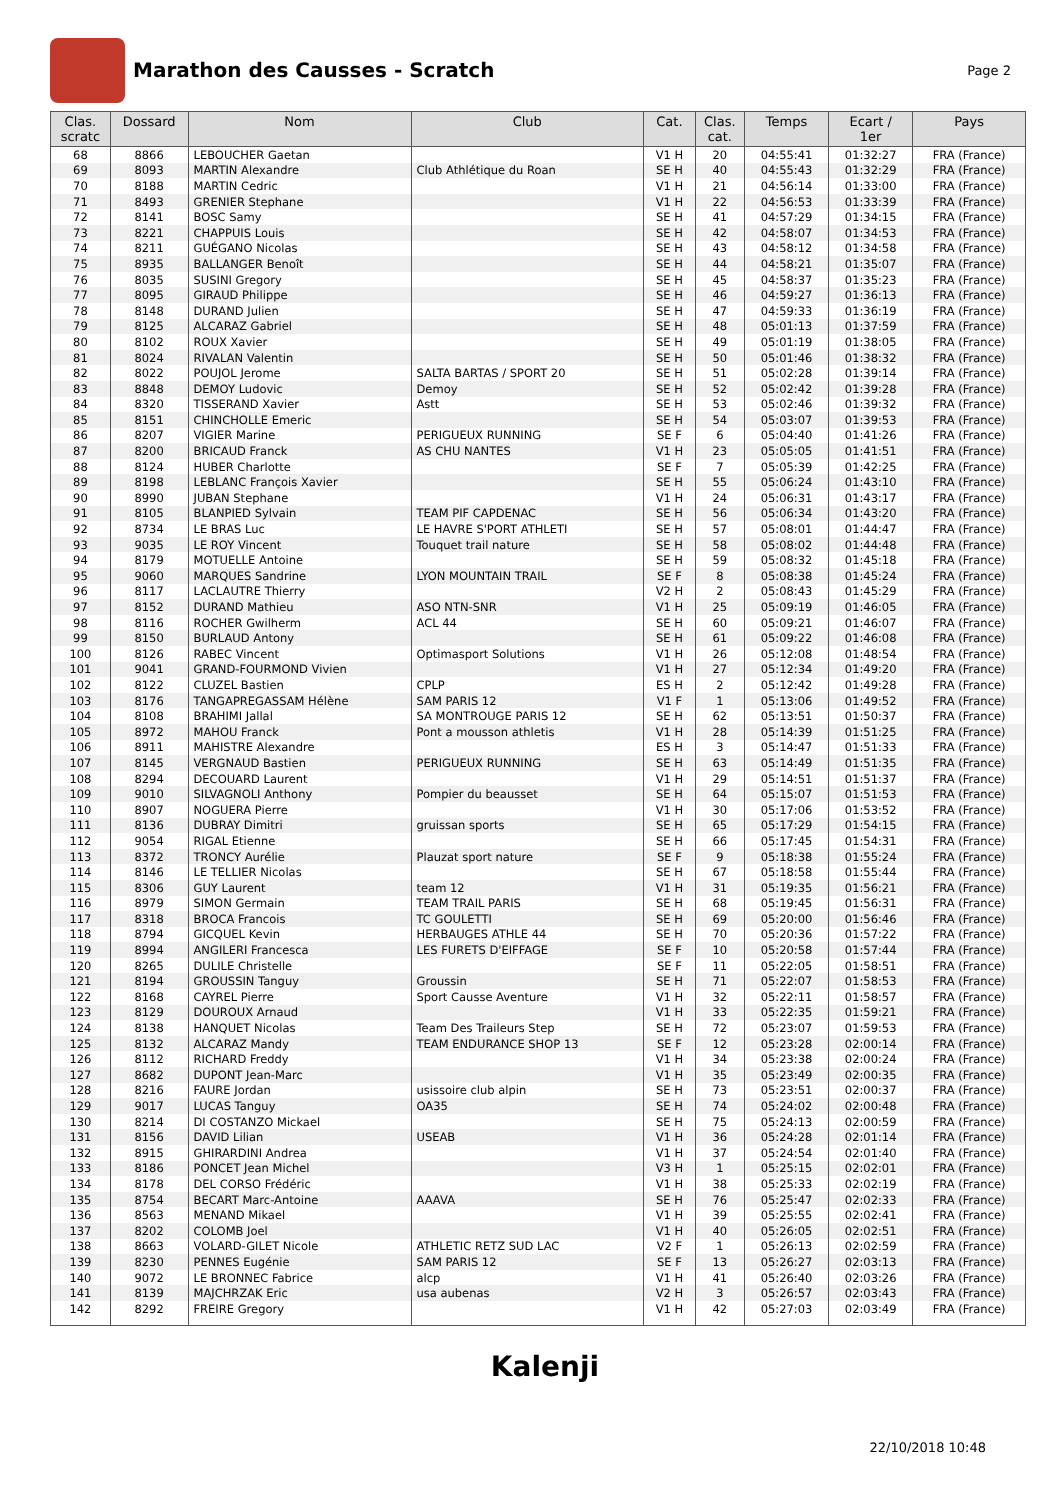Marathon des Causses - Scratch
Page 2
| Clas. scratc | Dossard | Nom | Club | Cat. | Clas. cat. | Temps | Ecart / 1er | Pays |
| --- | --- | --- | --- | --- | --- | --- | --- | --- |
| 68 | 8866 | LEBOUCHER Gaetan | | V1 H | 20 | 04:55:41 | 01:32:27 | FRA (France) |
| 69 | 8093 | MARTIN Alexandre | Club Athlétique du Roan | SE H | 40 | 04:55:43 | 01:32:29 | FRA (France) |
| 70 | 8188 | MARTIN Cedric | | V1 H | 21 | 04:56:14 | 01:33:00 | FRA (France) |
| 71 | 8493 | GRENIER Stephane | | V1 H | 22 | 04:56:53 | 01:33:39 | FRA (France) |
| 72 | 8141 | BOSC Samy | | SE H | 41 | 04:57:29 | 01:34:15 | FRA (France) |
| 73 | 8221 | CHAPPUIS Louis | | SE H | 42 | 04:58:07 | 01:34:53 | FRA (France) |
| 74 | 8211 | GUÉGANO Nicolas | | SE H | 43 | 04:58:12 | 01:34:58 | FRA (France) |
| 75 | 8935 | BALLANGER Benoît | | SE H | 44 | 04:58:21 | 01:35:07 | FRA (France) |
| 76 | 8035 | SUSINI Gregory | | SE H | 45 | 04:58:37 | 01:35:23 | FRA (France) |
| 77 | 8095 | GIRAUD Philippe | | SE H | 46 | 04:59:27 | 01:36:13 | FRA (France) |
| 78 | 8148 | DURAND Julien | | SE H | 47 | 04:59:33 | 01:36:19 | FRA (France) |
| 79 | 8125 | ALCARAZ Gabriel | | SE H | 48 | 05:01:13 | 01:37:59 | FRA (France) |
| 80 | 8102 | ROUX Xavier | | SE H | 49 | 05:01:19 | 01:38:05 | FRA (France) |
| 81 | 8024 | RIVALAN Valentin | | SE H | 50 | 05:01:46 | 01:38:32 | FRA (France) |
| 82 | 8022 | POUJOL Jerome | SALTA BARTAS / SPORT 20 | SE H | 51 | 05:02:28 | 01:39:14 | FRA (France) |
| 83 | 8848 | DEMOY Ludovic | Demoy | SE H | 52 | 05:02:42 | 01:39:28 | FRA (France) |
| 84 | 8320 | TISSERAND Xavier | Astt | SE H | 53 | 05:02:46 | 01:39:32 | FRA (France) |
| 85 | 8151 | CHINCHOLLE Emeric | | SE H | 54 | 05:03:07 | 01:39:53 | FRA (France) |
| 86 | 8207 | VIGIER Marine | PERIGUEUX RUNNING | SE F | 6 | 05:04:40 | 01:41:26 | FRA (France) |
| 87 | 8200 | BRICAUD Franck | AS CHU NANTES | V1 H | 23 | 05:05:05 | 01:41:51 | FRA (France) |
| 88 | 8124 | HUBER Charlotte | | SE F | 7 | 05:05:39 | 01:42:25 | FRA (France) |
| 89 | 8198 | LEBLANC François Xavier | | SE H | 55 | 05:06:24 | 01:43:10 | FRA (France) |
| 90 | 8990 | JUBAN Stephane | | V1 H | 24 | 05:06:31 | 01:43:17 | FRA (France) |
| 91 | 8105 | BLANPIED Sylvain | TEAM PIF CAPDENAC | SE H | 56 | 05:06:34 | 01:43:20 | FRA (France) |
| 92 | 8734 | LE BRAS Luc | LE HAVRE S'PORT ATHLETI | SE H | 57 | 05:08:01 | 01:44:47 | FRA (France) |
| 93 | 9035 | LE ROY Vincent | Touquet trail nature | SE H | 58 | 05:08:02 | 01:44:48 | FRA (France) |
| 94 | 8179 | MOTUELLE Antoine | | SE H | 59 | 05:08:32 | 01:45:18 | FRA (France) |
| 95 | 9060 | MARQUES Sandrine | LYON MOUNTAIN TRAIL | SE F | 8 | 05:08:38 | 01:45:24 | FRA (France) |
| 96 | 8117 | LACLAUTRE Thierry | | V2 H | 2 | 05:08:43 | 01:45:29 | FRA (France) |
| 97 | 8152 | DURAND Mathieu | ASO NTN-SNR | V1 H | 25 | 05:09:19 | 01:46:05 | FRA (France) |
| 98 | 8116 | ROCHER Gwilherm | ACL 44 | SE H | 60 | 05:09:21 | 01:46:07 | FRA (France) |
| 99 | 8150 | BURLAUD Antony | | SE H | 61 | 05:09:22 | 01:46:08 | FRA (France) |
| 100 | 8126 | RABEC Vincent | Optimasport Solutions | V1 H | 26 | 05:12:08 | 01:48:54 | FRA (France) |
| 101 | 9041 | GRAND-FOURMOND Vivien | | V1 H | 27 | 05:12:34 | 01:49:20 | FRA (France) |
| 102 | 8122 | CLUZEL Bastien | CPLP | ES H | 2 | 05:12:42 | 01:49:28 | FRA (France) |
| 103 | 8176 | TANGAPREGASSAM Hélène | SAM PARIS 12 | V1 F | 1 | 05:13:06 | 01:49:52 | FRA (France) |
| 104 | 8108 | BRAHIMI Jallal | SA MONTROUGE PARIS 12 | SE H | 62 | 05:13:51 | 01:50:37 | FRA (France) |
| 105 | 8972 | MAHOU Franck | Pont a mousson athletis | V1 H | 28 | 05:14:39 | 01:51:25 | FRA (France) |
| 106 | 8911 | MAHISTRE Alexandre | | ES H | 3 | 05:14:47 | 01:51:33 | FRA (France) |
| 107 | 8145 | VERGNAUD Bastien | PERIGUEUX RUNNING | SE H | 63 | 05:14:49 | 01:51:35 | FRA (France) |
| 108 | 8294 | DECOUARD Laurent | | V1 H | 29 | 05:14:51 | 01:51:37 | FRA (France) |
| 109 | 9010 | SILVAGNOLI Anthony | Pompier du beausset | SE H | 64 | 05:15:07 | 01:51:53 | FRA (France) |
| 110 | 8907 | NOGUERA Pierre | | V1 H | 30 | 05:17:06 | 01:53:52 | FRA (France) |
| 111 | 8136 | DUBRAY Dimitri | gruissan sports | SE H | 65 | 05:17:29 | 01:54:15 | FRA (France) |
| 112 | 9054 | RIGAL Etienne | | SE H | 66 | 05:17:45 | 01:54:31 | FRA (France) |
| 113 | 8372 | TRONCY Aurélie | Plauzat sport nature | SE F | 9 | 05:18:38 | 01:55:24 | FRA (France) |
| 114 | 8146 | LE TELLIER Nicolas | | SE H | 67 | 05:18:58 | 01:55:44 | FRA (France) |
| 115 | 8306 | GUY Laurent | team 12 | V1 H | 31 | 05:19:35 | 01:56:21 | FRA (France) |
| 116 | 8979 | SIMON Germain | TEAM TRAIL PARIS | SE H | 68 | 05:19:45 | 01:56:31 | FRA (France) |
| 117 | 8318 | BROCA Francois | TC GOULETTI | SE H | 69 | 05:20:00 | 01:56:46 | FRA (France) |
| 118 | 8794 | GICQUEL Kevin | HERBAUGES ATHLE 44 | SE H | 70 | 05:20:36 | 01:57:22 | FRA (France) |
| 119 | 8994 | ANGILERI Francesca | LES FURETS D'EIFFAGE | SE F | 10 | 05:20:58 | 01:57:44 | FRA (France) |
| 120 | 8265 | DULILE Christelle | | SE F | 11 | 05:22:05 | 01:58:51 | FRA (France) |
| 121 | 8194 | GROUSSIN Tanguy | Groussin | SE H | 71 | 05:22:07 | 01:58:53 | FRA (France) |
| 122 | 8168 | CAYREL Pierre | Sport Causse Aventure | V1 H | 32 | 05:22:11 | 01:58:57 | FRA (France) |
| 123 | 8129 | DOUROUX Arnaud | | V1 H | 33 | 05:22:35 | 01:59:21 | FRA (France) |
| 124 | 8138 | HANQUET Nicolas | Team Des Traileurs Step | SE H | 72 | 05:23:07 | 01:59:53 | FRA (France) |
| 125 | 8132 | ALCARAZ Mandy | TEAM ENDURANCE SHOP 13 | SE F | 12 | 05:23:28 | 02:00:14 | FRA (France) |
| 126 | 8112 | RICHARD Freddy | | V1 H | 34 | 05:23:38 | 02:00:24 | FRA (France) |
| 127 | 8682 | DUPONT Jean-Marc | | V1 H | 35 | 05:23:49 | 02:00:35 | FRA (France) |
| 128 | 8216 | FAURE Jordan | usissoire club alpin | SE H | 73 | 05:23:51 | 02:00:37 | FRA (France) |
| 129 | 9017 | LUCAS Tanguy | OA35 | SE H | 74 | 05:24:02 | 02:00:48 | FRA (France) |
| 130 | 8214 | DI COSTANZO Mickael | | SE H | 75 | 05:24:13 | 02:00:59 | FRA (France) |
| 131 | 8156 | DAVID Lilian | USEAB | V1 H | 36 | 05:24:28 | 02:01:14 | FRA (France) |
| 132 | 8915 | GHIRARDINI Andrea | | V1 H | 37 | 05:24:54 | 02:01:40 | FRA (France) |
| 133 | 8186 | PONCET Jean Michel | | V3 H | 1 | 05:25:15 | 02:02:01 | FRA (France) |
| 134 | 8178 | DEL CORSO Frédéric | | V1 H | 38 | 05:25:33 | 02:02:19 | FRA (France) |
| 135 | 8754 | BECART Marc-Antoine | AAAVA | SE H | 76 | 05:25:47 | 02:02:33 | FRA (France) |
| 136 | 8563 | MENAND Mikael | | V1 H | 39 | 05:25:55 | 02:02:41 | FRA (France) |
| 137 | 8202 | COLOMB Joel | | V1 H | 40 | 05:26:05 | 02:02:51 | FRA (France) |
| 138 | 8663 | VOLARD-GILET Nicole | ATHLETIC RETZ SUD LAC | V2 F | 1 | 05:26:13 | 02:02:59 | FRA (France) |
| 139 | 8230 | PENNES Eugénie | SAM PARIS 12 | SE F | 13 | 05:26:27 | 02:03:13 | FRA (France) |
| 140 | 9072 | LE BRONNEC Fabrice | alcp | V1 H | 41 | 05:26:40 | 02:03:26 | FRA (France) |
| 141 | 8139 | MAJCHRZAK Eric | usa aubenas | V2 H | 3 | 05:26:57 | 02:03:43 | FRA (France) |
| 142 | 8292 | FREIRE Gregory | | V1 H | 42 | 05:27:03 | 02:03:49 | FRA (France) |
Kalenji
22/10/2018 10:48